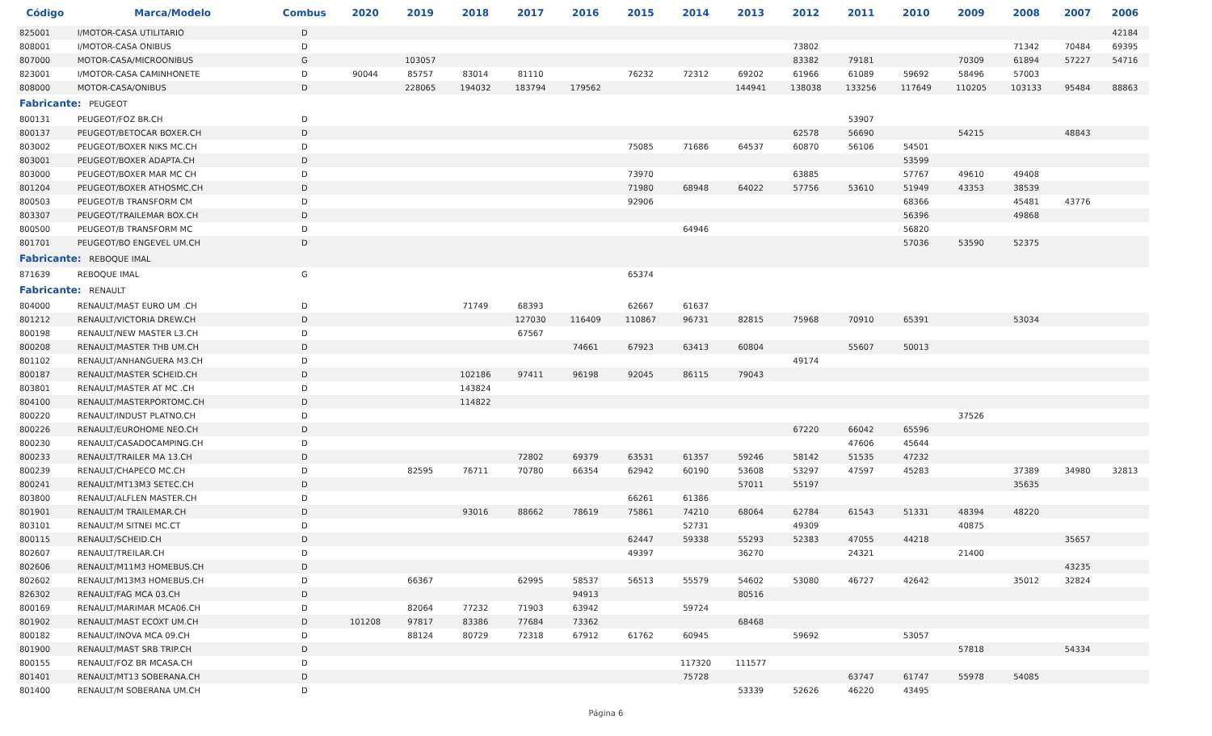| Código | Marca/Modelo | Combus | 2020 | 2019 | 2018 | 2017 | 2016 | 2015 | 2014 | 2013 | 2012 | 2011 | 2010 | 2009 | 2008 | 2007 | 2006 |
| --- | --- | --- | --- | --- | --- | --- | --- | --- | --- | --- | --- | --- | --- | --- | --- | --- | --- |
| 825001 | I/MOTOR-CASA UTILITARIO | D | | | | | | | | | | | | | | | 42184 |
| 808001 | I/MOTOR-CASA ONIBUS | D | | | | | | | | | 73802 | | | | 71342 | 70484 | 69395 |
| 807000 | MOTOR-CASA/MICROONIBUS | G | | 103057 | | | | | | | 83382 | 79181 | | 70309 | 61894 | 57227 | 54716 |
| 823001 | I/MOTOR-CASA CAMINHONETE | D | 90044 | 85757 | 83014 | 81110 | | 76232 | 72312 | 69202 | 61966 | 61089 | 59692 | 58496 | 57003 | | |
| 808000 | MOTOR-CASA/ONIBUS | D | | 228065 | 194032 | 183794 | 179562 | | | 144941 | 138038 | 133256 | 117649 | 110205 | 103133 | 95484 | 88863 |
| Fabricante: PEUGEOT | | | | | | | | | | | | | | | | | |
| 800131 | PEUGEOT/FOZ BR.CH | D | | | | | | | | | | 53907 | | | | | |
| 800137 | PEUGEOT/BETOCAR BOXER.CH | D | | | | | | | | | 62578 | 56690 | | 54215 | | 48843 | |
| 803002 | PEUGEOT/BOXER NIKS MC.CH | D | | | | | | 75085 | 71686 | 64537 | 60870 | 56106 | 54501 | | | | |
| 803001 | PEUGEOT/BOXER ADAPTA.CH | D | | | | | | | | | | | 53599 | | | | |
| 803000 | PEUGEOT/BOXER MAR MC CH | D | | | | | | 73970 | | | 63885 | | 57767 | 49610 | 49408 | | |
| 801204 | PEUGEOT/BOXER ATHOSMC.CH | D | | | | | | 71980 | 68948 | 64022 | 57756 | 53610 | 51949 | 43353 | 38539 | | |
| 800503 | PEUGEOT/B TRANSFORM CM | D | | | | | | 92906 | | | | | 68366 | | 45481 | 43776 | |
| 803307 | PEUGEOT/TRAILEMAR BOX.CH | D | | | | | | | | | | | 56396 | | 49868 | | |
| 800500 | PEUGEOT/B TRANSFORM MC | D | | | | | | | 64946 | | | | 56820 | | | | |
| 801701 | PEUGEOT/BO ENGEVEL UM.CH | D | | | | | | | | | | | 57036 | 53590 | 52375 | | |
| Fabricante: REBOQUE IMAL | | | | | | | | | | | | | | | | | |
| 871639 | REBOQUE IMAL | G | | | | | | 65374 | | | | | | | | | |
| Fabricante: RENAULT | | | | | | | | | | | | | | | | | |
| 804000 | RENAULT/MAST EURO UM .CH | D | | | 71749 | 68393 | | 62667 | 61637 | | | | | | | | |
| 801212 | RENAULT/VICTORIA DREW.CH | D | | | | 127030 | 116409 | 110867 | 96731 | 82815 | 75968 | 70910 | 65391 | | 53034 | | |
| 800198 | RENAULT/NEW MASTER L3.CH | D | | | | 67567 | | | | | | | | | | | |
| 800208 | RENAULT/MASTER THB UM.CH | D | | | | | 74661 | 67923 | 63413 | 60804 | | 55607 | 50013 | | | | |
| 801102 | RENAULT/ANHANGUERA M3.CH | D | | | | | | | | | 49174 | | | | | | |
| 800187 | RENAULT/MASTER SCHEID.CH | D | | | 102186 | 97411 | 96198 | 92045 | 86115 | 79043 | | | | | | | |
| 803801 | RENAULT/MASTER AT MC .CH | D | | | 143824 | | | | | | | | | | | | |
| 804100 | RENAULT/MASTERPORTOMC.CH | D | | | 114822 | | | | | | | | | | | | |
| 800220 | RENAULT/INDUST PLATNO.CH | D | | | | | | | | | | | | 37526 | | | |
| 800226 | RENAULT/EUROHOME NEO.CH | D | | | | | | | | | 67220 | 66042 | 65596 | | | | |
| 800230 | RENAULT/CASADOCAMPING.CH | D | | | | | | | | | | 47606 | 45644 | | | | |
| 800233 | RENAULT/TRAILER MA 13.CH | D | | | | 72802 | 69379 | 63531 | 61357 | 59246 | 58142 | 51535 | 47232 | | | | |
| 800239 | RENAULT/CHAPECO MC.CH | D | | 82595 | 76711 | 70780 | 66354 | 62942 | 60190 | 53608 | 53297 | 47597 | 45283 | | 37389 | 34980 | 32813 |
| 800241 | RENAULT/MT13M3 SETEC.CH | D | | | | | | | | 57011 | 55197 | | | | 35635 | | |
| 803800 | RENAULT/ALFLEN MASTER.CH | D | | | | | | 66261 | 61386 | | | | | | | | |
| 801901 | RENAULT/M TRAILEMAR.CH | D | | | 93016 | 88662 | 78619 | 75861 | 74210 | 68064 | 62784 | 61543 | 51331 | 48394 | 48220 | | |
| 803101 | RENAULT/M SITNEI MC.CT | D | | | | | | | 52731 | | 49309 | | | 40875 | | | |
| 800115 | RENAULT/SCHEID.CH | D | | | | | | 62447 | 59338 | 55293 | 52383 | 47055 | 44218 | | | 35657 | |
| 802607 | RENAULT/TREILAR.CH | D | | | | | | 49397 | | 36270 | | 24321 | | 21400 | | | |
| 802606 | RENAULT/M11M3 HOMEBUS.CH | D | | | | | | | | | | | | | | 43235 | |
| 802602 | RENAULT/M13M3 HOMEBUS.CH | D | | 66367 | | 62995 | 58537 | 56513 | 55579 | 54602 | 53080 | 46727 | 42642 | | 35012 | 32824 | |
| 826302 | RENAULT/FAG MCA 03.CH | D | | | | | 94913 | | | 80516 | | | | | | | |
| 800169 | RENAULT/MARIMAR MCA06.CH | D | | 82064 | 77232 | 71903 | 63942 | | 59724 | | | | | | | | |
| 801902 | RENAULT/MAST ECOXT UM.CH | D | 101208 | 97817 | 83386 | 77684 | 73362 | | | 68468 | | | | | | | |
| 800182 | RENAULT/INOVA MCA 09.CH | D | | 88124 | 80729 | 72318 | 67912 | 61762 | 60945 | | 59692 | | 53057 | | | | |
| 801900 | RENAULT/MAST SRB TRIP.CH | D | | | | | | | | | | | | 57818 | | 54334 | |
| 800155 | RENAULT/FOZ BR MCASA.CH | D | | | | | | | 117320 | 111577 | | | | | | | |
| 801401 | RENAULT/MT13 SOBERANA.CH | D | | | | | | | 75728 | | | 63747 | 61747 | 55978 | 54085 | | |
| 801400 | RENAULT/M SOBERANA UM.CH | D | | | | | | | | 53339 | 52626 | 46220 | 43495 | | | | |
Página 6